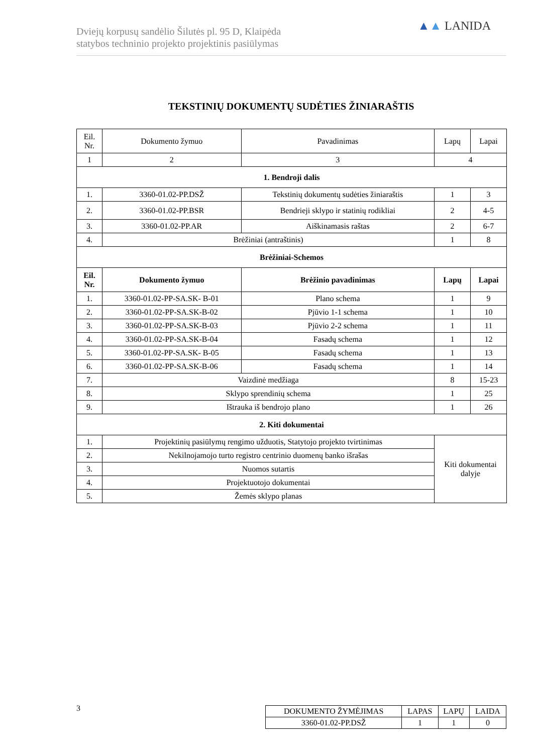Dviejų korpusų sandėlio Šilutės pl. 95 D, Klaipėda
statybos techninio projekto projektinis pasiūlymas
▲▲ LANIDA
TEKSTINIŲ DOKUMENTŲ SUDĖTIES ŽINIARAŠTIS
| Eil. Nr. | Dokumento žymuo | Pavadinimas | Lapų | Lapai |
| --- | --- | --- | --- | --- |
| 1 | 2 | 3 | 4 | |
| 1. Bendroji dalis | | | | |
| 1. | 3360-01.02-PP.DSŽ | Tekstinių dokumentų sudėties žiniaraštis | 1 | 3 |
| 2. | 3360-01.02-PP.BSR | Bendrieji sklypo ir statinių rodikliai | 2 | 4-5 |
| 3. | 3360-01.02-PP.AR | Aiškinamasis raštas | 2 | 6-7 |
| 4. | Brėžiniai (antraštinis) | | 1 | 8 |
| Brėžiniai-Schemos | | | | |
| Eil. Nr. | Dokumento žymuo | Brėžinio pavadinimas | Lapų | Lapai |
| 1. | 3360-01.02-PP-SA.SK- B-01 | Plano schema | 1 | 9 |
| 2. | 3360-01.02-PP-SA.SK-B-02 | Pjūvio 1-1 schema | 1 | 10 |
| 3. | 3360-01.02-PP-SA.SK-B-03 | Pjūvio 2-2 schema | 1 | 11 |
| 4. | 3360-01.02-PP-SA.SK-B-04 | Fasadų schema | 1 | 12 |
| 5. | 3360-01.02-PP-SA.SK- B-05 | Fasadų schema | 1 | 13 |
| 6. | 3360-01.02-PP-SA.SK-B-06 | Fasadų schema | 1 | 14 |
| 7. | Vaizdinė medžiaga | | 8 | 15-23 |
| 8. | Sklypo sprendinių schema | | 1 | 25 |
| 9. | Ištrauka iš bendrojo plano | | 1 | 26 |
| 2. Kiti dokumentai | | | | |
| 1. | Projektinių pasiūlymų rengimo užduotis, Statytojo projekto tvirtinimas | | Kiti dokumentai dalyje | |
| 2. | Nekilnojamojo turto registro centrinio duomenų banko išrašas | | | |
| 3. | Nuomos sutartis | | | |
| 4. | Projektuotojo dokumentai | | | |
| 5. | Žemės sklypo planas | | | |
3
| DOKUMENTO ŽYMĖJIMAS | LAPAS | LAPŲ | LAIDA |
| 3360-01.02-PP.DSŽ | 1 | 1 | 0 |